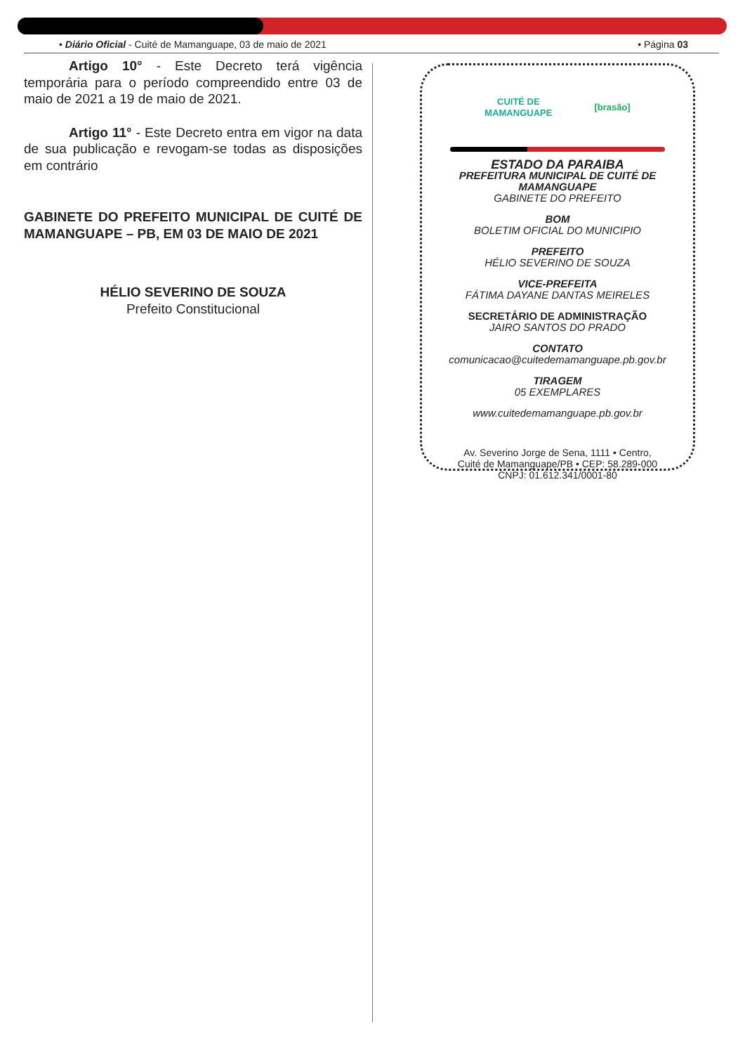• Diário Oficial - Cuité de Mamanguape, 03 de maio de 2021 • Página 03
Artigo 10° - Este Decreto terá vigência temporária para o período compreendido entre 03 de maio de 2021 a 19 de maio de 2021.
Artigo 11° - Este Decreto entra em vigor na data de sua publicação e revogam-se todas as disposições em contrário
GABINETE DO PREFEITO MUNICIPAL DE CUITÉ DE MAMANGUAPE – PB, EM 03 DE MAIO DE 2021
HÉLIO SEVERINO DE SOUZA
Prefeito Constitucional
CUITÉ DE
MAMANGUAPE [brasão]
ESTADO DA PARAIBA
PREFEITURA MUNICIPAL DE CUITÉ DE MAMANGUAPE
GABINETE DO PREFEITO
BOM
BOLETIM OFICIAL DO MUNICIPIO
PREFEITO
HÉLIO SEVERINO DE SOUZA
VICE-PREFEITA
FÁTIMA DAYANE DANTAS MEIRELES
SECRETÁRIO DE ADMINISTRAÇÃO
JAIRO SANTOS DO PRADO
CONTATO
comunicacao@cuitedemamanguape.pb.gov.br
TIRAGEM
05 EXEMPLARES
www.cuitedemamanguape.pb.gov.br
Av. Severino Jorge de Sena, 1111 • Centro,
Cuité de Mamanguape/PB • CEP: 58.289-000
CNPJ: 01.612.341/0001-80